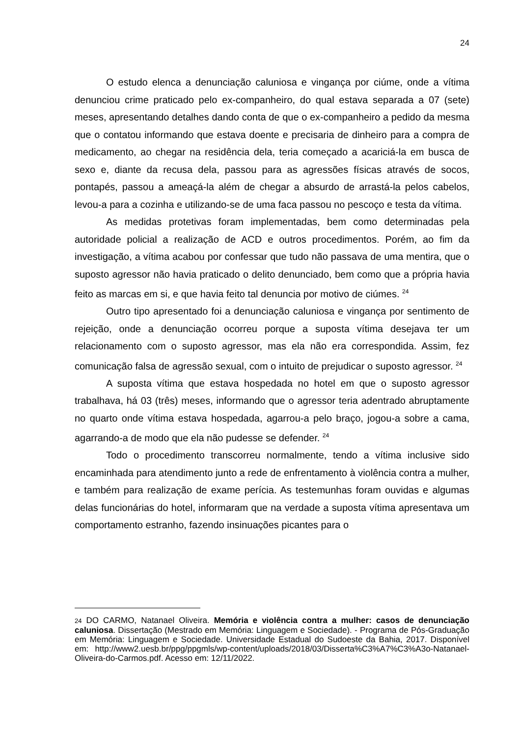24
O estudo elenca a denunciação caluniosa e vingança por ciúme, onde a vítima denunciou crime praticado pelo ex-companheiro, do qual estava separada a 07 (sete) meses, apresentando detalhes dando conta de que o ex-companheiro a pedido da mesma que o contatou informando que estava doente e precisaria de dinheiro para a compra de medicamento, ao chegar na residência dela, teria começado a acariciá-la em busca de sexo e, diante da recusa dela, passou para as agressões físicas através de socos, pontapés, passou a ameaçá-la além de chegar a absurdo de arrastá-la pelos cabelos, levou-a para a cozinha e utilizando-se de uma faca passou no pescoço e testa da vítima.
As medidas protetivas foram implementadas, bem como determinadas pela autoridade policial a realização de ACD e outros procedimentos. Porém, ao fim da investigação, a vítima acabou por confessar que tudo não passava de uma mentira, que o suposto agressor não havia praticado o delito denunciado, bem como que a própria havia feito as marcas em si, e que havia feito tal denuncia por motivo de ciúmes. <sup>24</sup>
Outro tipo apresentado foi a denunciação caluniosa e vingança por sentimento de rejeição, onde a denunciação ocorreu porque a suposta vítima desejava ter um relacionamento com o suposto agressor, mas ela não era correspondida. Assim, fez comunicação falsa de agressão sexual, com o intuito de prejudicar o suposto agressor. <sup>24</sup>
A suposta vítima que estava hospedada no hotel em que o suposto agressor trabalhava, há 03 (três) meses, informando que o agressor teria adentrado abruptamente no quarto onde vítima estava hospedada, agarrou-a pelo braço, jogou-a sobre a cama, agarrando-a de modo que ela não pudesse se defender. <sup>24</sup>
Todo o procedimento transcorreu normalmente, tendo a vítima inclusive sido encaminhada para atendimento junto a rede de enfrentamento à violência contra a mulher, e também para realização de exame perícia. As testemunhas foram ouvidas e algumas delas funcionárias do hotel, informaram que na verdade a suposta vítima apresentava um comportamento estranho, fazendo insinuações picantes para o
24 DO CARMO, Natanael Oliveira. Memória e violência contra a mulher: casos de denunciação caluniosa. Dissertação (Mestrado em Memória: Linguagem e Sociedade). - Programa de Pós-Graduação em Memória: Linguagem e Sociedade. Universidade Estadual do Sudoeste da Bahia, 2017. Disponível em: http://www2.uesb.br/ppg/ppgmls/wp-content/uploads/2018/03/Disserta%C3%A7%C3%A3o-Natanael-Oliveira-do-Carmos.pdf. Acesso em: 12/11/2022.